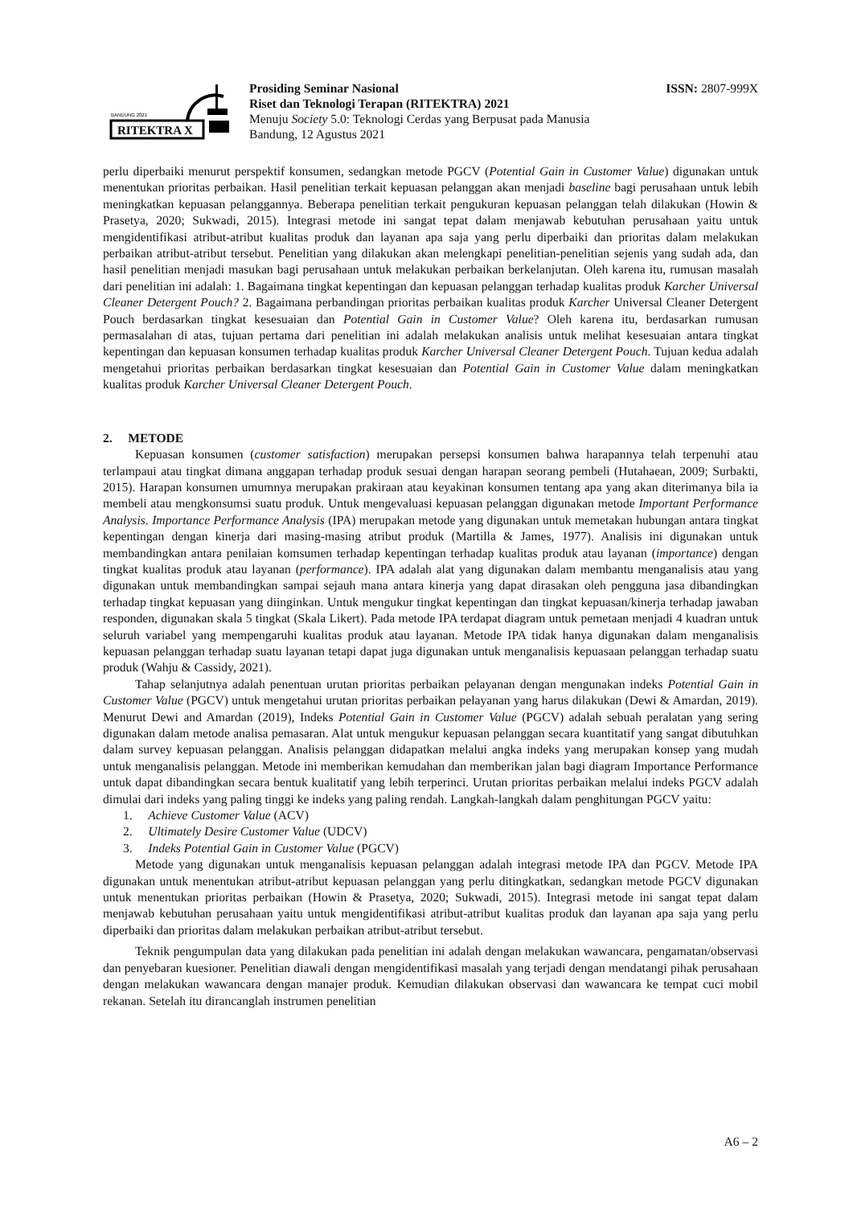BANDUNG 2021
RITEKTRA X
Prosiding Seminar Nasional
Riset dan Teknologi Terapan (RITEKTRA) 2021
Menuju Society 5.0: Teknologi Cerdas yang Berpusat pada Manusia
Bandung, 12 Agustus 2021
ISSN: 2807-999X
perlu diperbaiki menurut perspektif konsumen, sedangkan metode PGCV (Potential Gain in Customer Value) digunakan untuk menentukan prioritas perbaikan. Hasil penelitian terkait kepuasan pelanggan akan menjadi baseline bagi perusahaan untuk lebih meningkatkan kepuasan pelanggannya. Beberapa penelitian terkait pengukuran kepuasan pelanggan telah dilakukan (Howin & Prasetya, 2020; Sukwadi, 2015). Integrasi metode ini sangat tepat dalam menjawab kebutuhan perusahaan yaitu untuk mengidentifikasi atribut-atribut kualitas produk dan layanan apa saja yang perlu diperbaiki dan prioritas dalam melakukan perbaikan atribut-atribut tersebut. Penelitian yang dilakukan akan melengkapi penelitian-penelitian sejenis yang sudah ada, dan hasil penelitian menjadi masukan bagi perusahaan untuk melakukan perbaikan berkelanjutan. Oleh karena itu, rumusan masalah dari penelitian ini adalah: 1. Bagaimana tingkat kepentingan dan kepuasan pelanggan terhadap kualitas produk Karcher Universal Cleaner Detergent Pouch? 2. Bagaimana perbandingan prioritas perbaikan kualitas produk Karcher Universal Cleaner Detergent Pouch berdasarkan tingkat kesesuaian dan Potential Gain in Customer Value? Oleh karena itu, berdasarkan rumusan permasalahan di atas, tujuan pertama dari penelitian ini adalah melakukan analisis untuk melihat kesesuaian antara tingkat kepentingan dan kepuasan konsumen terhadap kualitas produk Karcher Universal Cleaner Detergent Pouch. Tujuan kedua adalah mengetahui prioritas perbaikan berdasarkan tingkat kesesuaian dan Potential Gain in Customer Value dalam meningkatkan kualitas produk Karcher Universal Cleaner Detergent Pouch.
2. METODE
Kepuasan konsumen (customer satisfaction) merupakan persepsi konsumen bahwa harapannya telah terpenuhi atau terlampaui atau tingkat dimana anggapan terhadap produk sesuai dengan harapan seorang pembeli (Hutahaean, 2009; Surbakti, 2015). Harapan konsumen umumnya merupakan prakiraan atau keyakinan konsumen tentang apa yang akan diterimanya bila ia membeli atau mengkonsumsi suatu produk. Untuk mengevaluasi kepuasan pelanggan digunakan metode Important Performance Analysis. Importance Performance Analysis (IPA) merupakan metode yang digunakan untuk memetakan hubungan antara tingkat kepentingan dengan kinerja dari masing-masing atribut produk (Martilla & James, 1977). Analisis ini digunakan untuk membandingkan antara penilaian komsumen terhadap kepentingan terhadap kualitas produk atau layanan (importance) dengan tingkat kualitas produk atau layanan (performance). IPA adalah alat yang digunakan dalam membantu menganalisis atau yang digunakan untuk membandingkan sampai sejauh mana antara kinerja yang dapat dirasakan oleh pengguna jasa dibandingkan terhadap tingkat kepuasan yang diinginkan. Untuk mengukur tingkat kepentingan dan tingkat kepuasan/kinerja terhadap jawaban responden, digunakan skala 5 tingkat (Skala Likert). Pada metode IPA terdapat diagram untuk pemetaan menjadi 4 kuadran untuk seluruh variabel yang mempengaruhi kualitas produk atau layanan. Metode IPA tidak hanya digunakan dalam menganalisis kepuasan pelanggan terhadap suatu layanan tetapi dapat juga digunakan untuk menganalisis kepuasaan pelanggan terhadap suatu produk (Wahju & Cassidy, 2021).
Tahap selanjutnya adalah penentuan urutan prioritas perbaikan pelayanan dengan mengunakan indeks Potential Gain in Customer Value (PGCV) untuk mengetahui urutan prioritas perbaikan pelayanan yang harus dilakukan (Dewi & Amardan, 2019). Menurut Dewi and Amardan (2019), Indeks Potential Gain in Customer Value (PGCV) adalah sebuah peralatan yang sering digunakan dalam metode analisa pemasaran. Alat untuk mengukur kepuasan pelanggan secara kuantitatif yang sangat dibutuhkan dalam survey kepuasan pelanggan. Analisis pelanggan didapatkan melalui angka indeks yang merupakan konsep yang mudah untuk menganalisis pelanggan. Metode ini memberikan kemudahan dan memberikan jalan bagi diagram Importance Performance untuk dapat dibandingkan secara bentuk kualitatif yang lebih terperinci. Urutan prioritas perbaikan melalui indeks PGCV adalah dimulai dari indeks yang paling tinggi ke indeks yang paling rendah. Langkah-langkah dalam penghitungan PGCV yaitu:
1. Achieve Customer Value (ACV)
2. Ultimately Desire Customer Value (UDCV)
3. Indeks Potential Gain in Customer Value (PGCV)
Metode yang digunakan untuk menganalisis kepuasan pelanggan adalah integrasi metode IPA dan PGCV. Metode IPA digunakan untuk menentukan atribut-atribut kepuasan pelanggan yang perlu ditingkatkan, sedangkan metode PGCV digunakan untuk menentukan prioritas perbaikan (Howin & Prasetya, 2020; Sukwadi, 2015). Integrasi metode ini sangat tepat dalam menjawab kebutuhan perusahaan yaitu untuk mengidentifikasi atribut-atribut kualitas produk dan layanan apa saja yang perlu diperbaiki dan prioritas dalam melakukan perbaikan atribut-atribut tersebut.
Teknik pengumpulan data yang dilakukan pada penelitian ini adalah dengan melakukan wawancara, pengamatan/observasi dan penyebaran kuesioner. Penelitian diawali dengan mengidentifikasi masalah yang terjadi dengan mendatangi pihak perusahaan dengan melakukan wawancara dengan manajer produk. Kemudian dilakukan observasi dan wawancara ke tempat cuci mobil rekanan. Setelah itu dirancanglah instrumen penelitian
A6 – 2